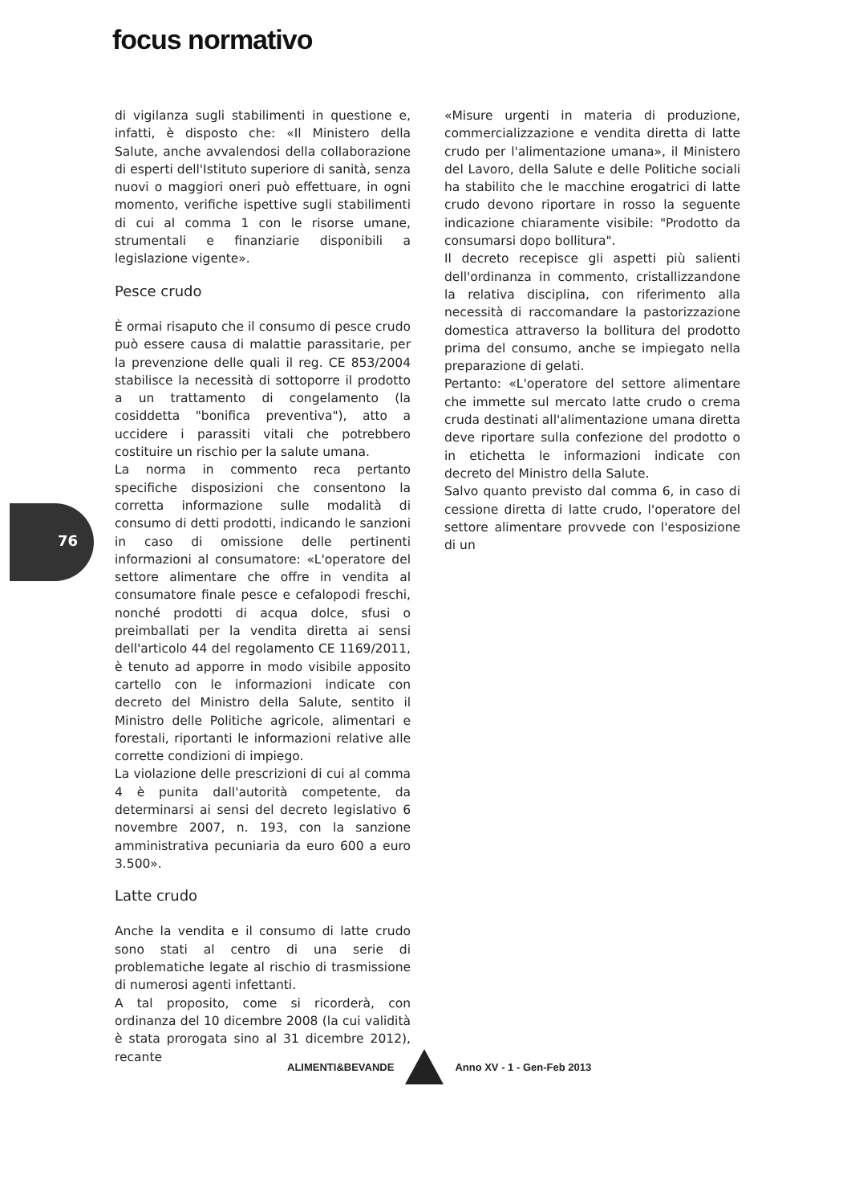focus normativo
76
di vigilanza sugli stabilimenti in questione e, infatti, è disposto che: «Il Ministero della Salute, anche avvalendosi della collaborazione di esperti dell'Istituto superiore di sanità, senza nuovi o maggiori oneri può effettuare, in ogni momento, verifiche ispettive sugli stabilimenti di cui al comma 1 con le risorse umane, strumentali e finanziarie disponibili a legislazione vigente».
Pesce crudo
È ormai risaputo che il consumo di pesce crudo può essere causa di malattie parassitarie, per la prevenzione delle quali il reg. CE 853/2004 stabilisce la necessità di sottoporre il prodotto a un trattamento di congelamento (la cosiddetta "bonifica preventiva"), atto a uccidere i parassiti vitali che potrebbero costituire un rischio per la salute umana.
La norma in commento reca pertanto specifiche disposizioni che consentono la corretta informazione sulle modalità di consumo di detti prodotti, indicando le sanzioni in caso di omissione delle pertinenti informazioni al consumatore: «L'operatore del settore alimentare che offre in vendita al consumatore finale pesce e cefalopodi freschi, nonché prodotti di acqua dolce, sfusi o preimballati per la vendita diretta ai sensi dell'articolo 44 del regolamento CE 1169/2011, è tenuto ad apporre in modo visibile apposito cartello con le informazioni indicate con decreto del Ministro della Salute, sentito il Ministro delle Politiche agricole, alimentari e forestali, riportanti le informazioni relative alle corrette condizioni di impiego.
La violazione delle prescrizioni di cui al comma 4 è punita dall'autorità competente, da determinarsi ai sensi del decreto legislativo 6 novembre 2007, n. 193, con la sanzione amministrativa pecuniaria da euro 600 a euro 3.500».
Latte crudo
Anche la vendita e il consumo di latte crudo sono stati al centro di una serie di problematiche legate al rischio di trasmissione di numerosi agenti infettanti.
A tal proposito, come si ricorderà, con ordinanza del 10 dicembre 2008 (la cui validità è stata prorogata sino al 31 dicembre 2012), recante
«Misure urgenti in materia di produzione, commercializzazione e vendita diretta di latte crudo per l'alimentazione umana», il Ministero del Lavoro, della Salute e delle Politiche sociali ha stabilito che le macchine erogatrici di latte crudo devono riportare in rosso la seguente indicazione chiaramente visibile: "Prodotto da consumarsi dopo bollitura".
Il decreto recepisce gli aspetti più salienti dell'ordinanza in commento, cristallizzandone la relativa disciplina, con riferimento alla necessità di raccomandare la pastorizzazione domestica attraverso la bollitura del prodotto prima del consumo, anche se impiegato nella preparazione di gelati.
Pertanto: «L'operatore del settore alimentare che immette sul mercato latte crudo o crema cruda destinati all'alimentazione umana diretta deve riportare sulla confezione del prodotto o in etichetta le informazioni indicate con decreto del Ministro della Salute.
Salvo quanto previsto dal comma 6, in caso di cessione diretta di latte crudo, l'operatore del settore alimentare provvede con l'esposizione di un
ALIMENTI&BEVANDE Anno XV - 1 - Gen-Feb 2013